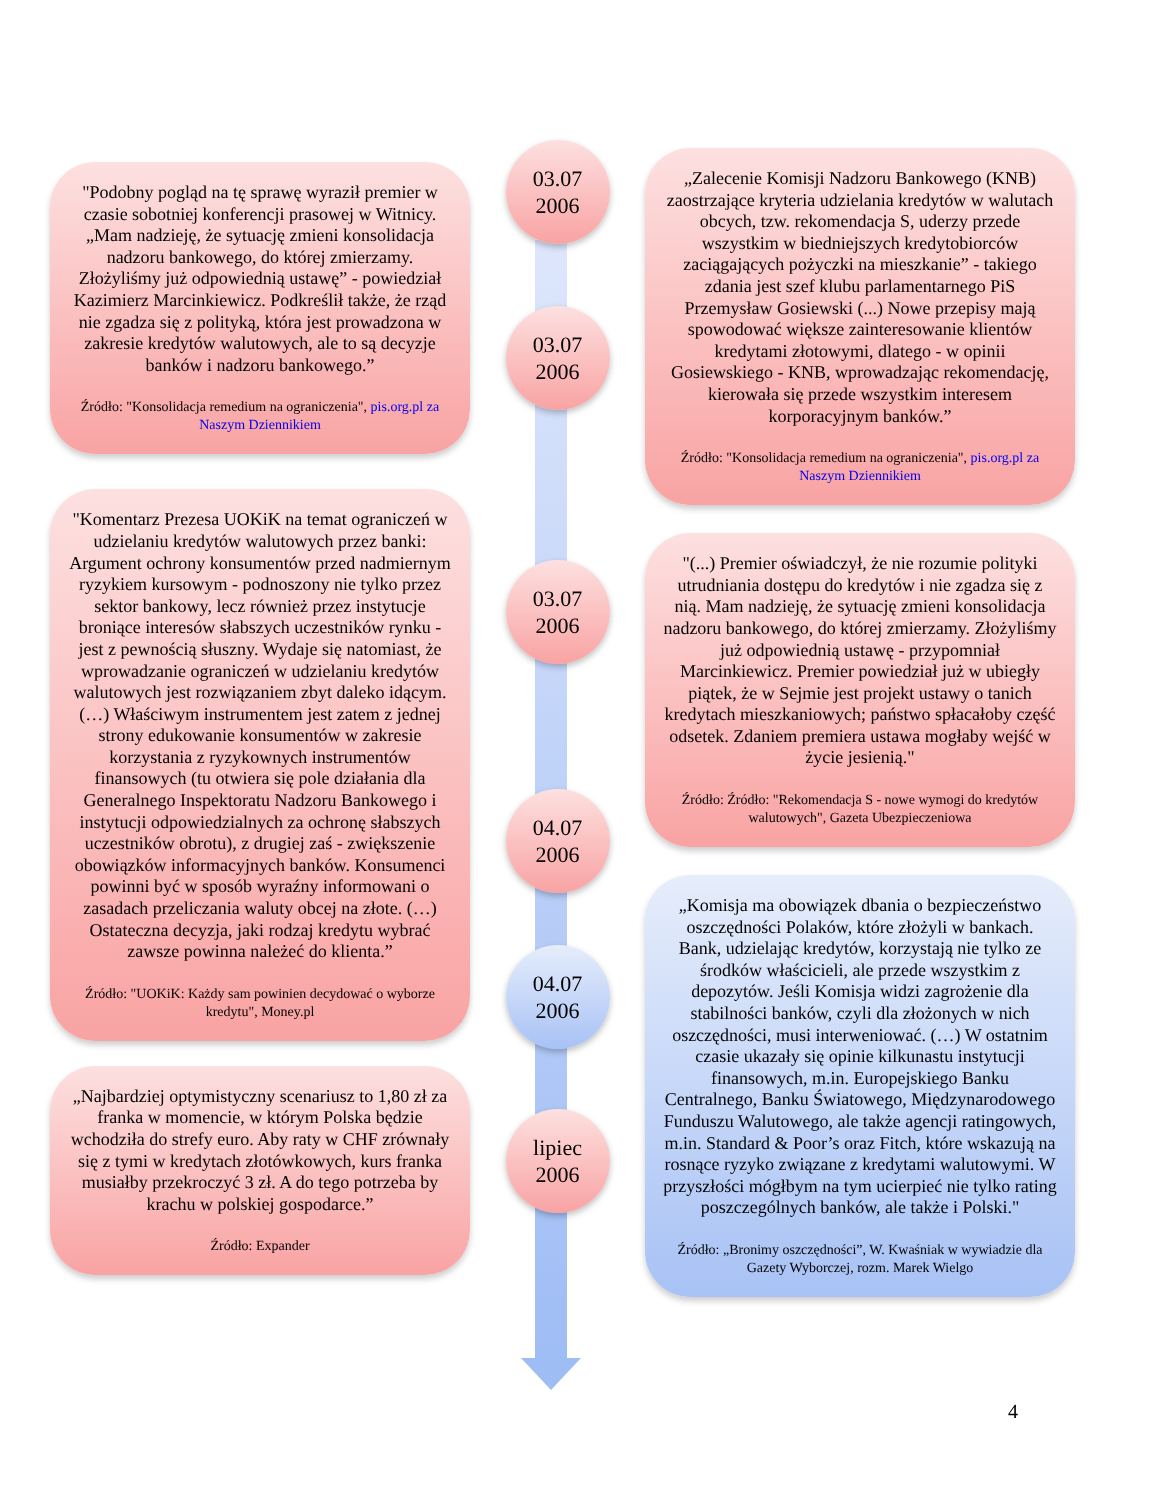"Podobny pogląd na tę sprawę wyraził premier w czasie sobotniej konferencji prasowej w Witnicy. „Mam nadzieję, że sytuację zmieni konsolidacja nadzoru bankowego, do której zmierzamy. Złożyliśmy już odpowiednią ustawę” - powiedział Kazimierz Marcinkiewicz. Podkreślił także, że rząd nie zgadza się z polityką, która jest prowadzona w zakresie kredytów walutowych, ale to są decyzje banków i nadzoru bankowego.”
Źródło: "Konsolidacja remedium na ograniczenia", pis.org.pl za Naszym Dziennikiem
"Komentarz Prezesa UOKiK na temat ograniczeń w udzielaniu kredytów walutowych przez banki:
Argument ochrony konsumentów przed nadmiernym ryzykiem kursowym - podnoszony nie tylko przez sektor bankowy, lecz również przez instytucje broniące interesów słabszych uczestników rynku - jest z pewnością słuszny. Wydaje się natomiast, że wprowadzanie ograniczeń w udzielaniu kredytów walutowych jest rozwiązaniem zbyt daleko idącym. (…) Właściwym instrumentem jest zatem z jednej strony edukowanie konsumentów w zakresie korzystania z ryzykownych instrumentów finansowych (tu otwiera się pole działania dla Generalnego Inspektoratu Nadzoru Bankowego i instytucji odpowiedzialnych za ochronę słabszych uczestników obrotu), z drugiej zaś - zwiększenie obowiązków informacyjnych banków. Konsumenci powinni być w sposób wyraźny informowani o zasadach przeliczania waluty obcej na złote. (…) Ostateczna decyzja, jaki rodzaj kredytu wybrać zawsze powinna należeć do klienta.”
Źródło: "UOKiK: Każdy sam powinien decydować o wyborze kredytu", Money.pl
„Najbardziej optymistyczny scenariusz to 1,80 zł za franka w momencie, w którym Polska będzie wchodziła do strefy euro. Aby raty w CHF zrównały się z tymi w kredytach złotówkowych, kurs franka musiałby przekroczyć 3 zł. A do tego potrzeba by krachu w polskiej gospodarce.”
Źródło: Expander
03.07
2006
03.07
2006
03.07
2006
04.07
2006
04.07
2006
lipiec
2006
„Zalecenie Komisji Nadzoru Bankowego (KNB) zaostrzające kryteria udzielania kredytów w walutach obcych, tzw. rekomendacja S, uderzy przede wszystkim w biedniejszych kredytobiorców zaciągających pożyczki na mieszkanie” - takiego zdania jest szef klubu parlamentarnego PiS Przemysław Gosiewski (...) Nowe przepisy mają spowodować większe zainteresowanie klientów kredytami złotowymi, dlatego - w opinii Gosiewskiego - KNB, wprowadzając rekomendację, kierowała się przede wszystkim interesem korporacyjnym banków.”
Źródło: "Konsolidacja remedium na ograniczenia", pis.org.pl za Naszym Dziennikiem
"(...) Premier oświadczył, że nie rozumie polityki utrudniania dostępu do kredytów i nie zgadza się z nią. Mam nadzieję, że sytuację zmieni konsolidacja nadzoru bankowego, do której zmierzamy. Złożyliśmy już odpowiednią ustawę - przypomniał Marcinkiewicz. Premier powiedział już w ubiegły piątek, że w Sejmie jest projekt ustawy o tanich kredytach mieszkaniowych; państwo spłacałoby część odsetek. Zdaniem premiera ustawa mogłaby wejść w życie jesienią."
Źródło: Źródło: "Rekomendacja S - nowe wymogi do kredytów walutowych", Gazeta Ubezpieczeniowa
„Komisja ma obowiązek dbania o bezpieczeństwo oszczędności Polaków, które złożyli w bankach. Bank, udzielając kredytów, korzystają nie tylko ze środków właścicieli, ale przede wszystkim z depozytów. Jeśli Komisja widzi zagrożenie dla stabilności banków, czyli dla złożonych w nich oszczędności, musi interweniować. (…) W ostatnim czasie ukazały się opinie kilkunastu instytucji finansowych, m.in. Europejskiego Banku Centralnego, Banku Światowego, Międzynarodowego Funduszu Walutowego, ale także agencji ratingowych, m.in. Standard & Poor’s oraz Fitch, które wskazują na rosnące ryzyko związane z kredytami walutowymi. W przyszłości mógłbym na tym ucierpieć nie tylko rating poszczególnych banków, ale także i Polski."
Źródło: „Bronimy oszczędności”, W. Kwaśniak w wywiadzie dla Gazety Wyborczej, rozm. Marek Wielgo
4